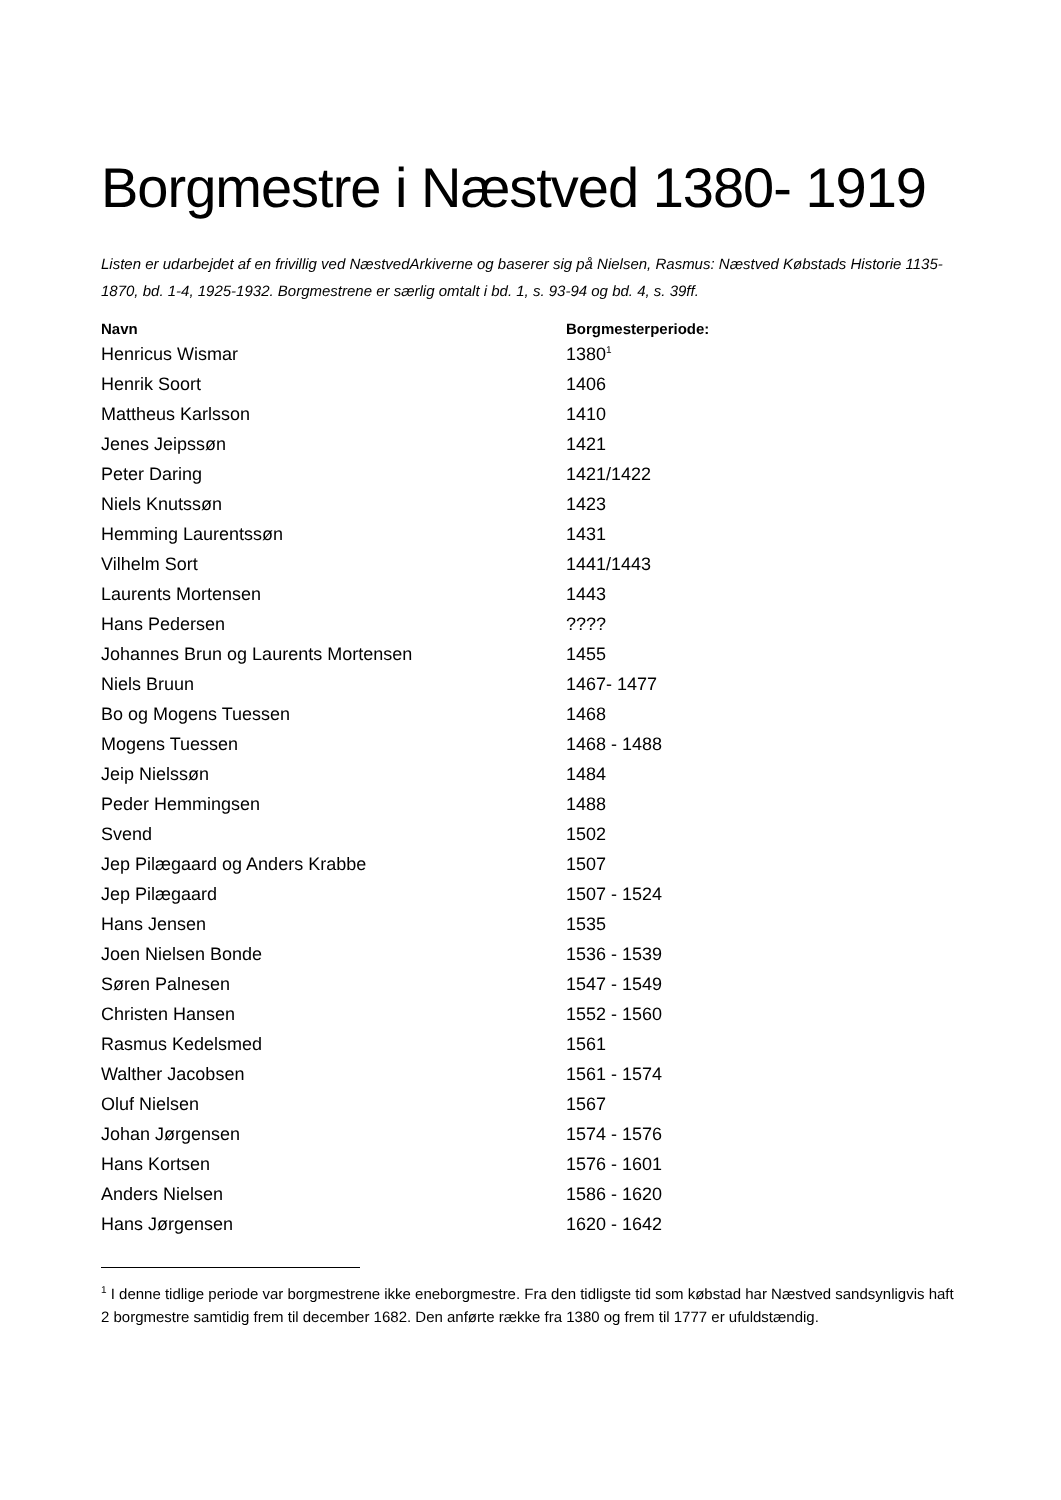Borgmestre i Næstved 1380- 1919
Listen er udarbejdet af en frivillig ved NæstvedArkiverne og baserer sig på Nielsen, Rasmus: Næstved Købstads Historie 1135-1870, bd. 1-4, 1925-1932. Borgmestrene er særlig omtalt i bd. 1, s. 93-94 og bd. 4, s. 39ff.
| Navn | Borgmesterperiode: |
| --- | --- |
| Henricus Wismar | 1380<sup>1</sup> |
| Henrik Soort | 1406 |
| Mattheus Karlsson | 1410 |
| Jenes Jeipssøn | 1421 |
| Peter Daring | 1421/1422 |
| Niels Knutssøn | 1423 |
| Hemming Laurentssøn | 1431 |
| Vilhelm Sort | 1441/1443 |
| Laurents Mortensen | 1443 |
| Hans Pedersen | ???? |
| Johannes Brun og Laurents Mortensen | 1455 |
| Niels Bruun | 1467- 1477 |
| Bo og Mogens Tuessen | 1468 |
| Mogens Tuessen | 1468 - 1488 |
| Jeip Nielssøn | 1484 |
| Peder Hemmingsen | 1488 |
| Svend | 1502 |
| Jep Pilægaard og Anders Krabbe | 1507 |
| Jep Pilægaard | 1507 - 1524 |
| Hans Jensen | 1535 |
| Joen Nielsen Bonde | 1536 - 1539 |
| Søren Palnesen | 1547 - 1549 |
| Christen Hansen | 1552 - 1560 |
| Rasmus Kedelsmed | 1561 |
| Walther Jacobsen | 1561 - 1574 |
| Oluf Nielsen | 1567 |
| Johan Jørgensen | 1574 - 1576 |
| Hans Kortsen | 1576 - 1601 |
| Anders Nielsen | 1586 - 1620 |
| Hans Jørgensen | 1620 - 1642 |
<sup>1</sup> I denne tidlige periode var borgmestrene ikke eneborgmestre. Fra den tidligste tid som købstad har Næstved sandsynligvis haft 2 borgmestre samtidig frem til december 1682. Den anførte række fra 1380 og frem til 1777 er ufuldstændig.